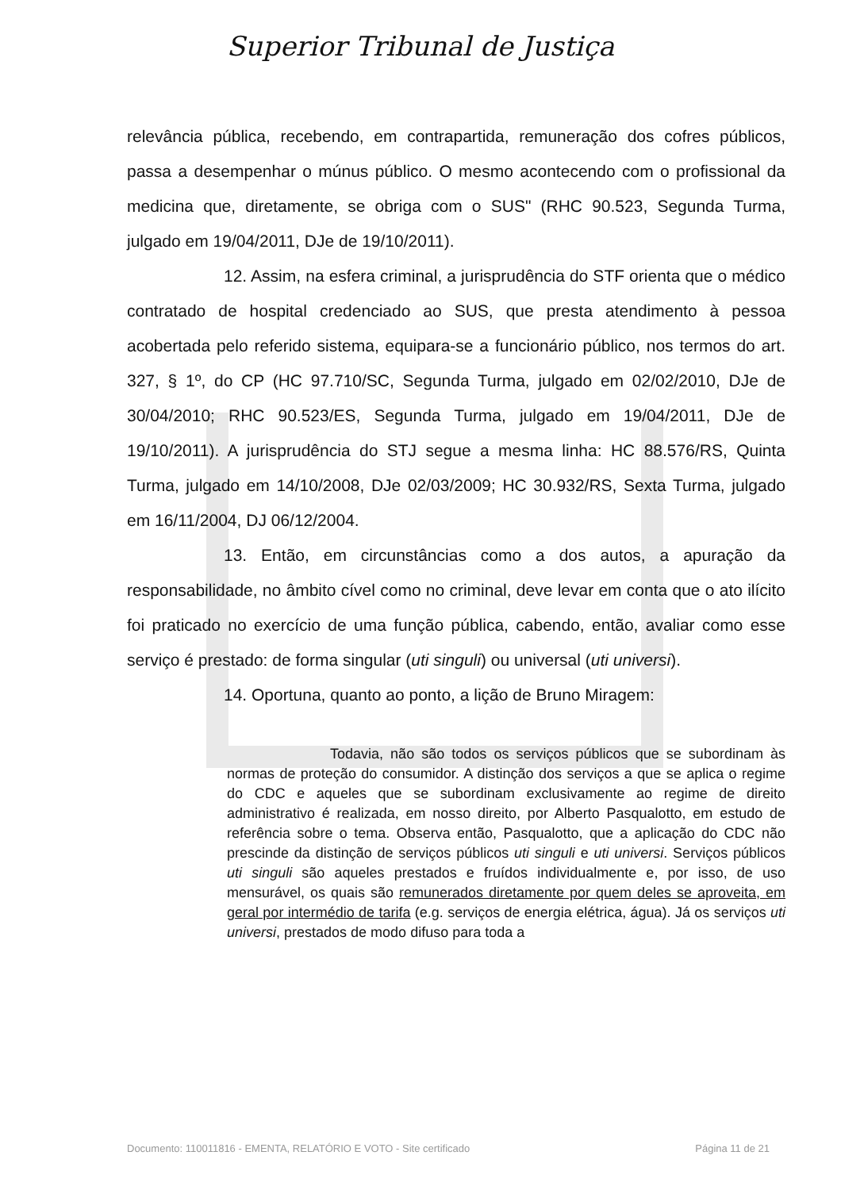Superior Tribunal de Justiça
relevância pública, recebendo, em contrapartida, remuneração dos cofres públicos, passa a desempenhar o múnus público. O mesmo acontecendo com o profissional da medicina que, diretamente, se obriga com o SUS" (RHC 90.523, Segunda Turma, julgado em 19/04/2011, DJe de 19/10/2011).
12. Assim, na esfera criminal, a jurisprudência do STF orienta que o médico contratado de hospital credenciado ao SUS, que presta atendimento à pessoa acobertada pelo referido sistema, equipara-se a funcionário público, nos termos do art. 327, § 1º, do CP (HC 97.710/SC, Segunda Turma, julgado em 02/02/2010, DJe de 30/04/2010; RHC 90.523/ES, Segunda Turma, julgado em 19/04/2011, DJe de 19/10/2011). A jurisprudência do STJ segue a mesma linha: HC 88.576/RS, Quinta Turma, julgado em 14/10/2008, DJe 02/03/2009; HC 30.932/RS, Sexta Turma, julgado em 16/11/2004, DJ 06/12/2004.
13. Então, em circunstâncias como a dos autos, a apuração da responsabilidade, no âmbito cível como no criminal, deve levar em conta que o ato ilícito foi praticado no exercício de uma função pública, cabendo, então, avaliar como esse serviço é prestado: de forma singular (uti singuli) ou universal (uti universi).
14. Oportuna, quanto ao ponto, a lição de Bruno Miragem:
Todavia, não são todos os serviços públicos que se subordinam às normas de proteção do consumidor. A distinção dos serviços a que se aplica o regime do CDC e aqueles que se subordinam exclusivamente ao regime de direito administrativo é realizada, em nosso direito, por Alberto Pasqualotto, em estudo de referência sobre o tema. Observa então, Pasqualotto, que a aplicação do CDC não prescinde da distinção de serviços públicos uti singuli e uti universi. Serviços públicos uti singuli são aqueles prestados e fruídos individualmente e, por isso, de uso mensurável, os quais são remunerados diretamente por quem deles se aproveita, em geral por intermédio de tarifa (e.g. serviços de energia elétrica, água). Já os serviços uti universi, prestados de modo difuso para toda a
Documento: 110011816 - EMENTA, RELATÓRIO E VOTO - Site certificado Página 11 de 21